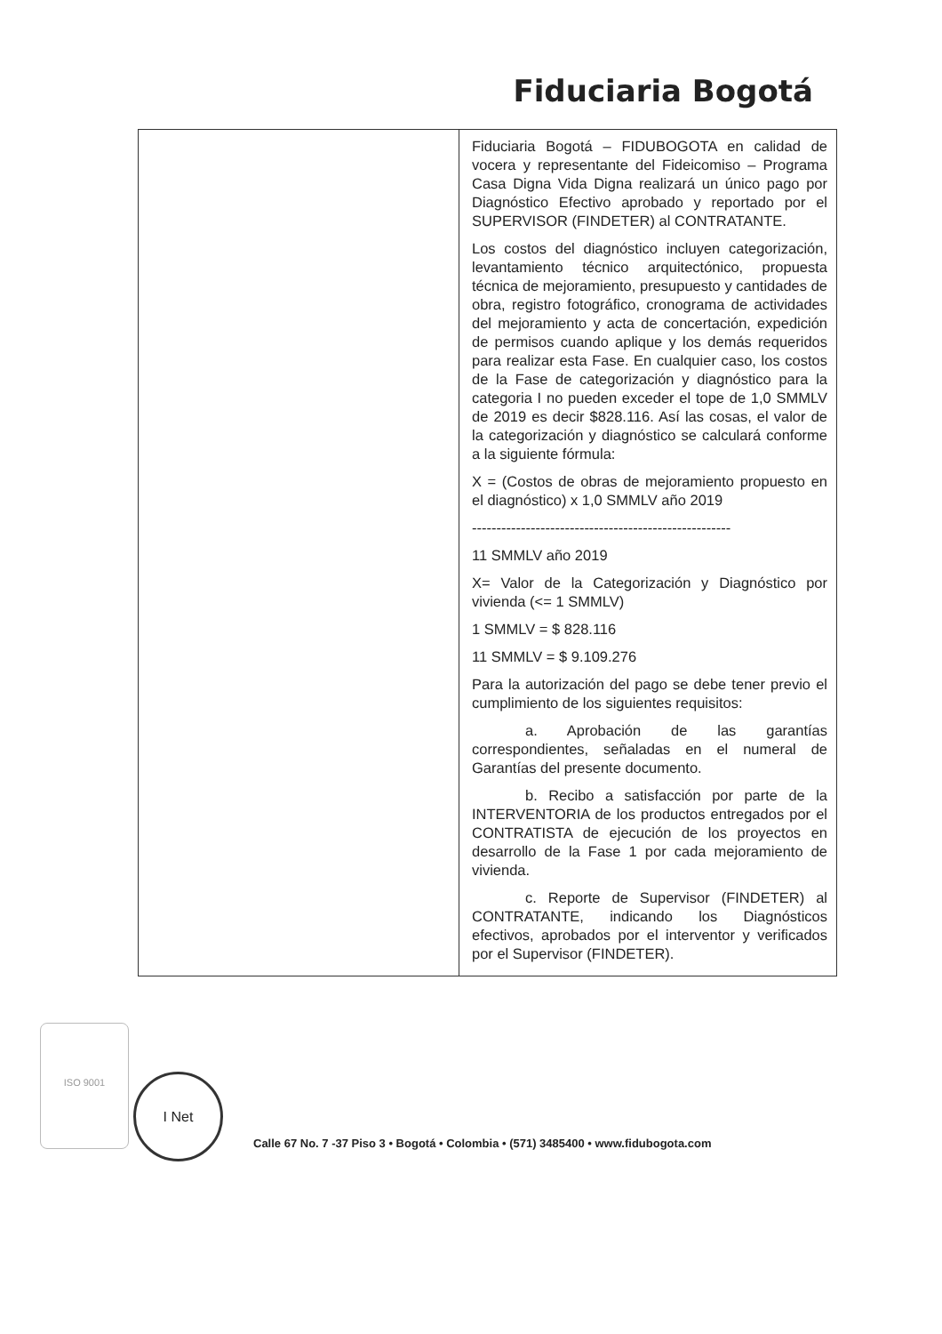Fiduciaria Bogotá
| | Fiduciaria Bogotá – FIDUBOGOTA en calidad de vocera y representante del Fideicomiso – Programa Casa Digna Vida Digna realizará un único pago por Diagnóstico Efectivo aprobado y reportado por el SUPERVISOR (FINDETER) al CONTRATANTE. Los costos del diagnóstico incluyen categorización, levantamiento técnico arquitectónico, propuesta técnica de mejoramiento, presupuesto y cantidades de obra, registro fotográfico, cronograma de actividades del mejoramiento y acta de concertación, expedición de permisos cuando aplique y los demás requeridos para realizar esta Fase. En cualquier caso, los costos de la Fase de categorización y diagnóstico para la categoria I no pueden exceder el tope de 1,0 SMMLV de 2019 es decir $828.116. Así las cosas, el valor de la categorización y diagnóstico se calculará conforme a la siguiente fórmula: X = (Costos de obras de mejoramiento propuesto en el diagnóstico) x 1,0 SMMLV año 2019 ----------------------------------------------------- 11 SMMLV año 2019 X= Valor de la Categorización y Diagnóstico por vivienda (<= 1 SMMLV) 1 SMMLV = $ 828.116 11 SMMLV = $ 9.109.276 Para la autorización del pago se debe tener previo el cumplimiento de los siguientes requisitos: a. Aprobación de las garantías correspondientes, señaladas en el numeral de Garantías del presente documento. b. Recibo a satisfacción por parte de la INTERVENTORIA de los productos entregados por el CONTRATISTA de ejecución de los proyectos en desarrollo de la Fase 1 por cada mejoramiento de vivienda. c. Reporte de Supervisor (FINDETER) al CONTRATANTE, indicando los Diagnósticos efectivos, aprobados por el interventor y verificados por el Supervisor (FINDETER). |
ISO 9001 I Net
Calle 67 No. 7 -37 Piso 3 • Bogotá • Colombia • (571) 3485400 • www.fidubogota.com